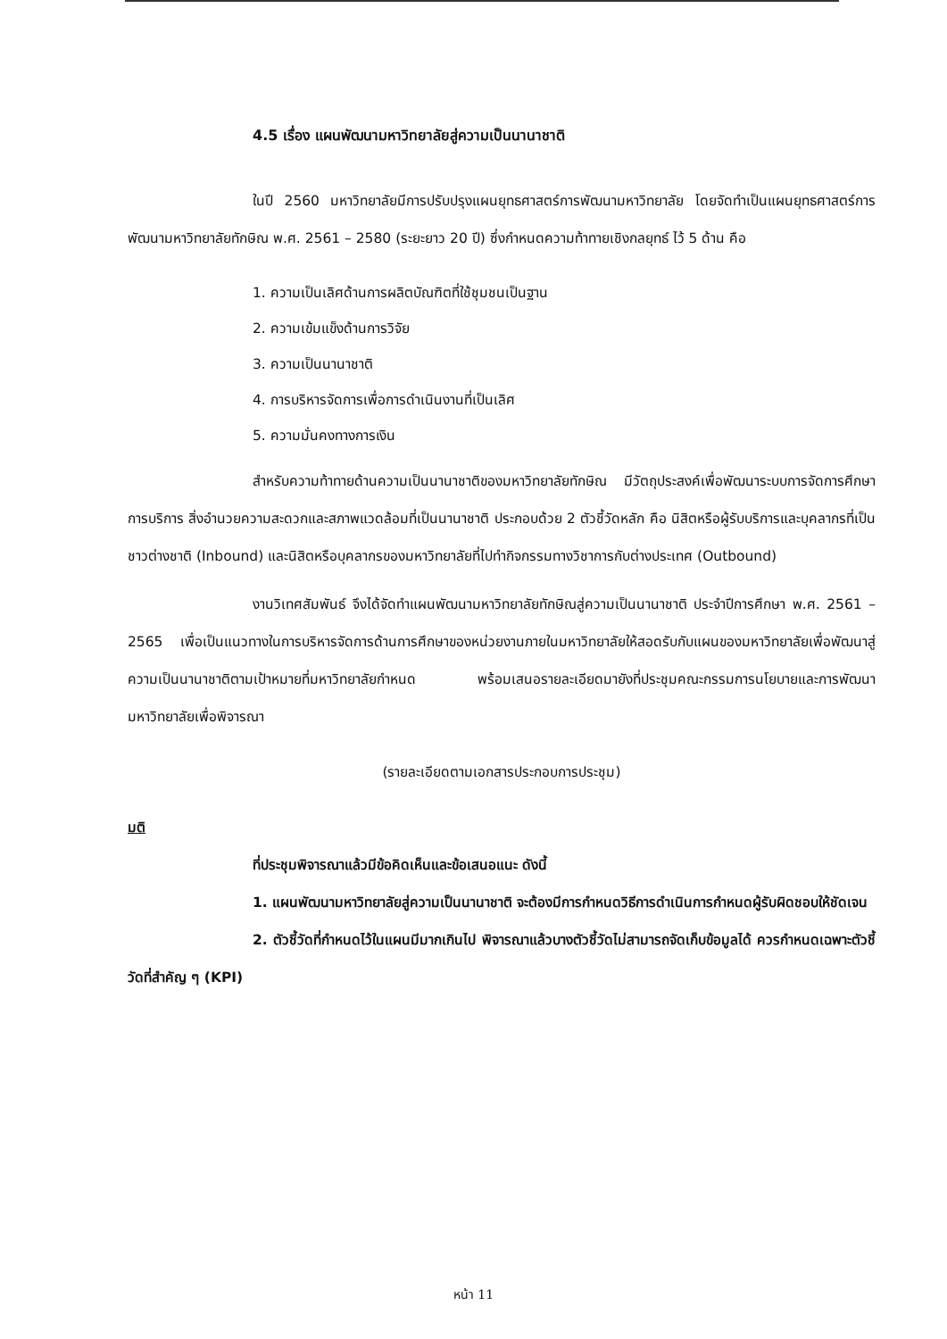4.5 เรื่อง แผนพัฒนามหาวิทยาลัยสู่ความเป็นนานาชาติ
ในปี 2560 มหาวิทยาลัยมีการปรับปรุงแผนยุทธศาสตร์การพัฒนามหาวิทยาลัย โดยจัดทำเป็นแผนยุทธศาสตร์การพัฒนามหาวิทยาลัยทักษิณ พ.ศ. 2561 – 2580 (ระยะยาว 20 ปี) ซึ่งกำหนดความท้าทายเชิงกลยุทธ์ ไว้ 5 ด้าน คือ
1. ความเป็นเลิศด้านการผลิตบัณฑิตที่ใช้ชุมชนเป็นฐาน
2. ความเข้มแข็งด้านการวิจัย
3. ความเป็นนานาชาติ
4. การบริหารจัดการเพื่อการดำเนินงานที่เป็นเลิศ
5. ความมั่นคงทางการเงิน
สำหรับความท้าทายด้านความเป็นนานาชาติของมหาวิทยาลัยทักษิณ มีวัตถุประสงค์เพื่อพัฒนาระบบการจัดการศึกษา การบริการ สิ่งอำนวยความสะดวกและสภาพแวดล้อมที่เป็นนานาชาติ ประกอบด้วย 2 ตัวชี้วัดหลัก คือ นิสิตหรือผู้รับบริการและบุคลากรที่เป็นชาวต่างชาติ (Inbound) และนิสิตหรือบุคลากรของมหาวิทยาลัยที่ไปทำกิจกรรมทางวิชาการกับต่างประเทศ (Outbound)
งานวิเทศสัมพันธ์ จึงได้จัดทำแผนพัฒนามหาวิทยาลัยทักษิณสู่ความเป็นนานาชาติ ประจำปีการศึกษา พ.ศ. 2561 – 2565 เพื่อเป็นแนวทางในการบริหารจัดการด้านการศึกษาของหน่วยงานภายในมหาวิทยาลัยให้สอดรับกับแผนของมหาวิทยาลัยเพื่อพัฒนาสู่ความเป็นนานาชาติตามเป้าหมายที่มหาวิทยาลัยกำหนด พร้อมเสนอรายละเอียดมายังที่ประชุมคณะกรรมการนโยบายและการพัฒนามหาวิทยาลัยเพื่อพิจารณา
(รายละเอียดตามเอกสารประกอบการประชุม)
มติ
ที่ประชุมพิจารณาแล้วมีข้อคิดเห็นและข้อเสนอแนะ ดังนี้
1. แผนพัฒนามหาวิทยาลัยสู่ความเป็นนานาชาติ จะต้องมีการกำหนดวิธีการดำเนินการกำหนดผู้รับผิดชอบให้ชัดเจน
2. ตัวชี้วัดที่กำหนดไว้ในแผนมีมากเกินไป พิจารณาแล้วบางตัวชี้วัดไม่สามารถจัดเก็บข้อมูลได้ ควรกำหนดเฉพาะตัวชี้วัดที่สำคัญ ๆ (KPI)
หน้า 11